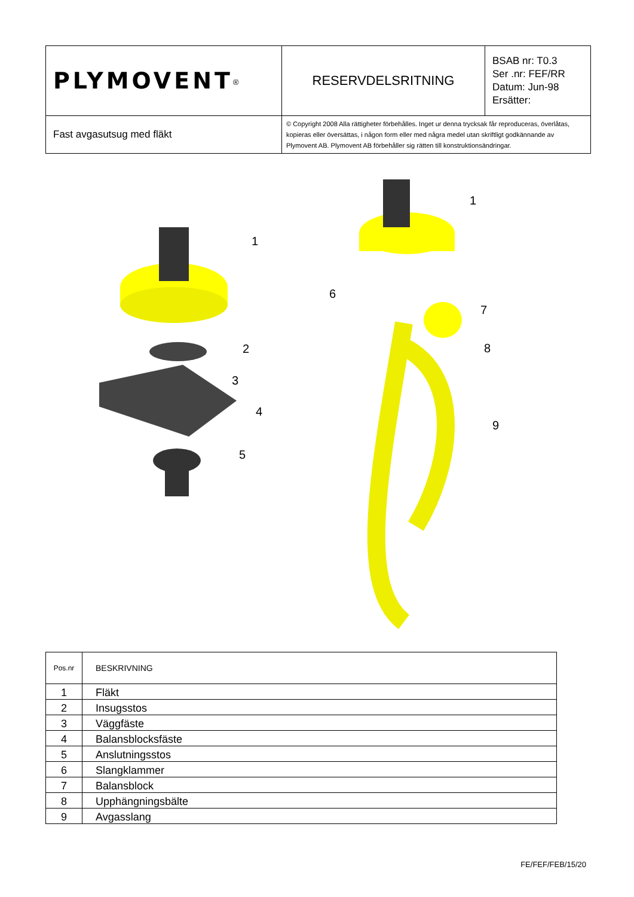| PLYMOVENT<sup>®</sup> | RESERVDELSRITNING | BSAB nr: T0.3 Ser .nr: FEF/RR Datum: Jun-98 Ersätter: |
| Fast avgasutsug med fläkt | © Copyright 2008 Alla rättigheter förbehålles. Inget ur denna trycksak får reproduceras, överlåtas, kopieras eller översättas, i någon form eller med några medel utan skriftligt godkännande av Plymovent AB. Plymovent AB förbehåller sig rätten till konstruktionsändringar. | |
1
2
3
4
5
1
6
7
8
9
| Pos.nr | BESKRIVNING |
| --- | --- |
| 1 | Fläkt |
| 2 | Insugsstos |
| 3 | Väggfäste |
| 4 | Balansblocksfäste |
| 5 | Anslutningsstos |
| 6 | Slangklammer |
| 7 | Balansblock |
| 8 | Upphängningsbälte |
| 9 | Avgasslang |
FE/FEF/FEB/15/20